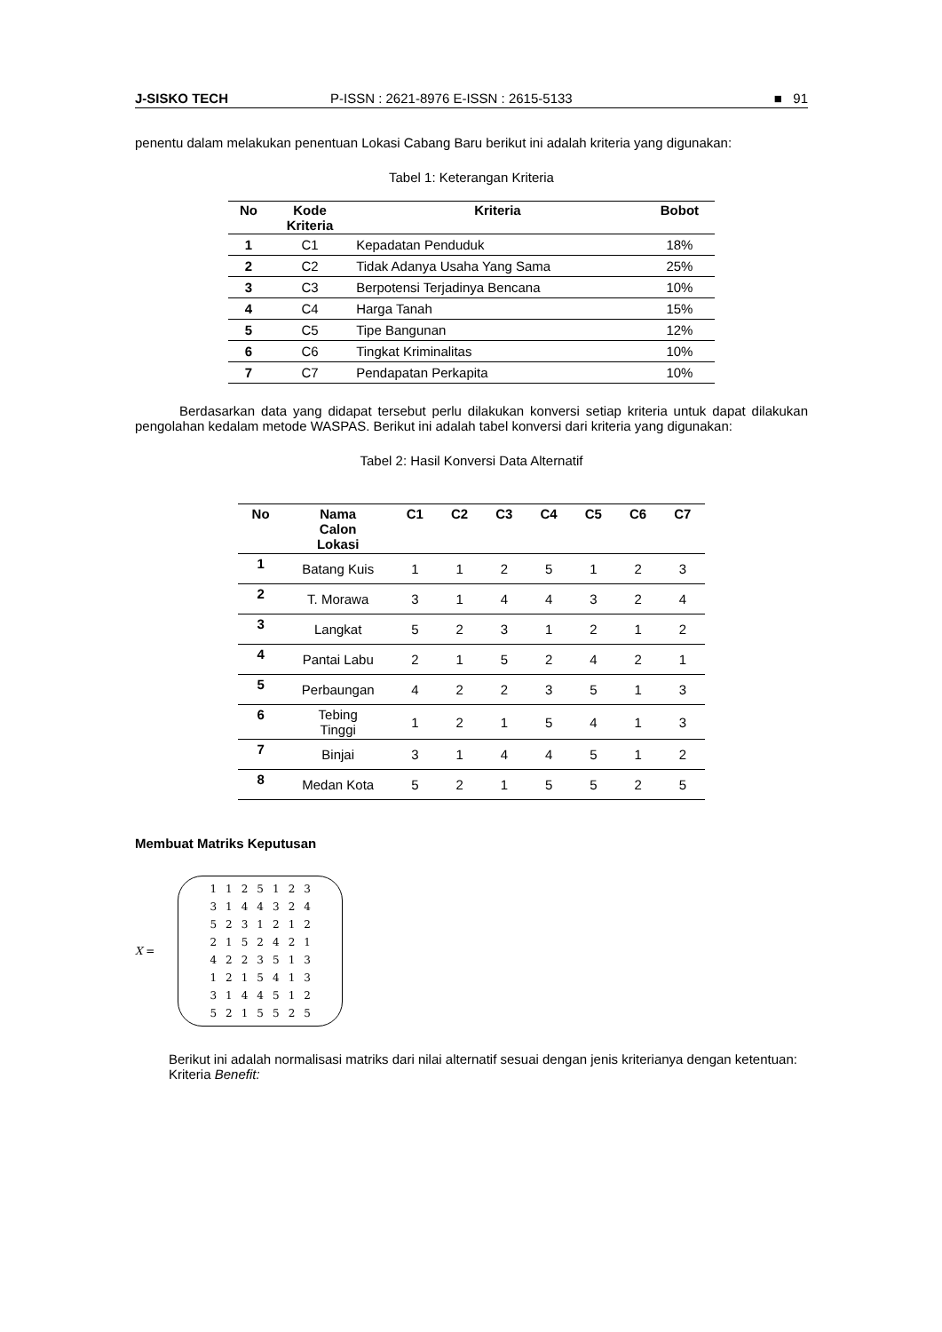J-SISKO TECH P-ISSN : 2621-8976 E-ISSN : 2615-5133 ■ 91
penentu dalam melakukan penentuan Lokasi Cabang Baru berikut ini adalah kriteria yang digunakan:
Tabel 1: Keterangan Kriteria
| No | Kode Kriteria | Kriteria | Bobot |
| --- | --- | --- | --- |
| 1 | C1 | Kepadatan Penduduk | 18% |
| 2 | C2 | Tidak Adanya Usaha Yang Sama | 25% |
| 3 | C3 | Berpotensi Terjadinya Bencana | 10% |
| 4 | C4 | Harga Tanah | 15% |
| 5 | C5 | Tipe Bangunan | 12% |
| 6 | C6 | Tingkat Kriminalitas | 10% |
| 7 | C7 | Pendapatan Perkapita | 10% |
Berdasarkan data yang didapat tersebut perlu dilakukan konversi setiap kriteria untuk dapat dilakukan pengolahan kedalam metode WASPAS. Berikut ini adalah tabel konversi dari kriteria yang digunakan:
Tabel 2: Hasil Konversi Data Alternatif
| No | Nama Calon Lokasi | C1 | C2 | C3 | C4 | C5 | C6 | C7 |
| --- | --- | --- | --- | --- | --- | --- | --- | --- |
| 1 | Batang Kuis | 1 | 1 | 2 | 5 | 1 | 2 | 3 |
| 2 | T. Morawa | 3 | 1 | 4 | 4 | 3 | 2 | 4 |
| 3 | Langkat | 5 | 2 | 3 | 1 | 2 | 1 | 2 |
| 4 | Pantai Labu | 2 | 1 | 5 | 2 | 4 | 2 | 1 |
| 5 | Perbaungan | 4 | 2 | 2 | 3 | 5 | 1 | 3 |
| 6 | Tebing Tinggi | 1 | 2 | 1 | 5 | 4 | 1 | 3 |
| 7 | Binjai | 3 | 1 | 4 | 4 | 5 | 1 | 2 |
| 8 | Medan Kota | 5 | 2 | 1 | 5 | 5 | 2 | 5 |
Membuat Matriks Keputusan
X =
| 1 | 1 | 2 | 5 | 1 | 2 | 3 |
| 3 | 1 | 4 | 4 | 3 | 2 | 4 |
| 5 | 2 | 3 | 1 | 2 | 1 | 2 |
| 2 | 1 | 5 | 2 | 4 | 2 | 1 |
| 4 | 2 | 2 | 3 | 5 | 1 | 3 |
| 1 | 2 | 1 | 5 | 4 | 1 | 3 |
| 3 | 1 | 4 | 4 | 5 | 1 | 2 |
| 5 | 2 | 1 | 5 | 5 | 2 | 5 |
Berikut ini adalah normalisasi matriks dari nilai alternatif sesuai dengan jenis kriterianya dengan ketentuan:
Kriteria Benefit: